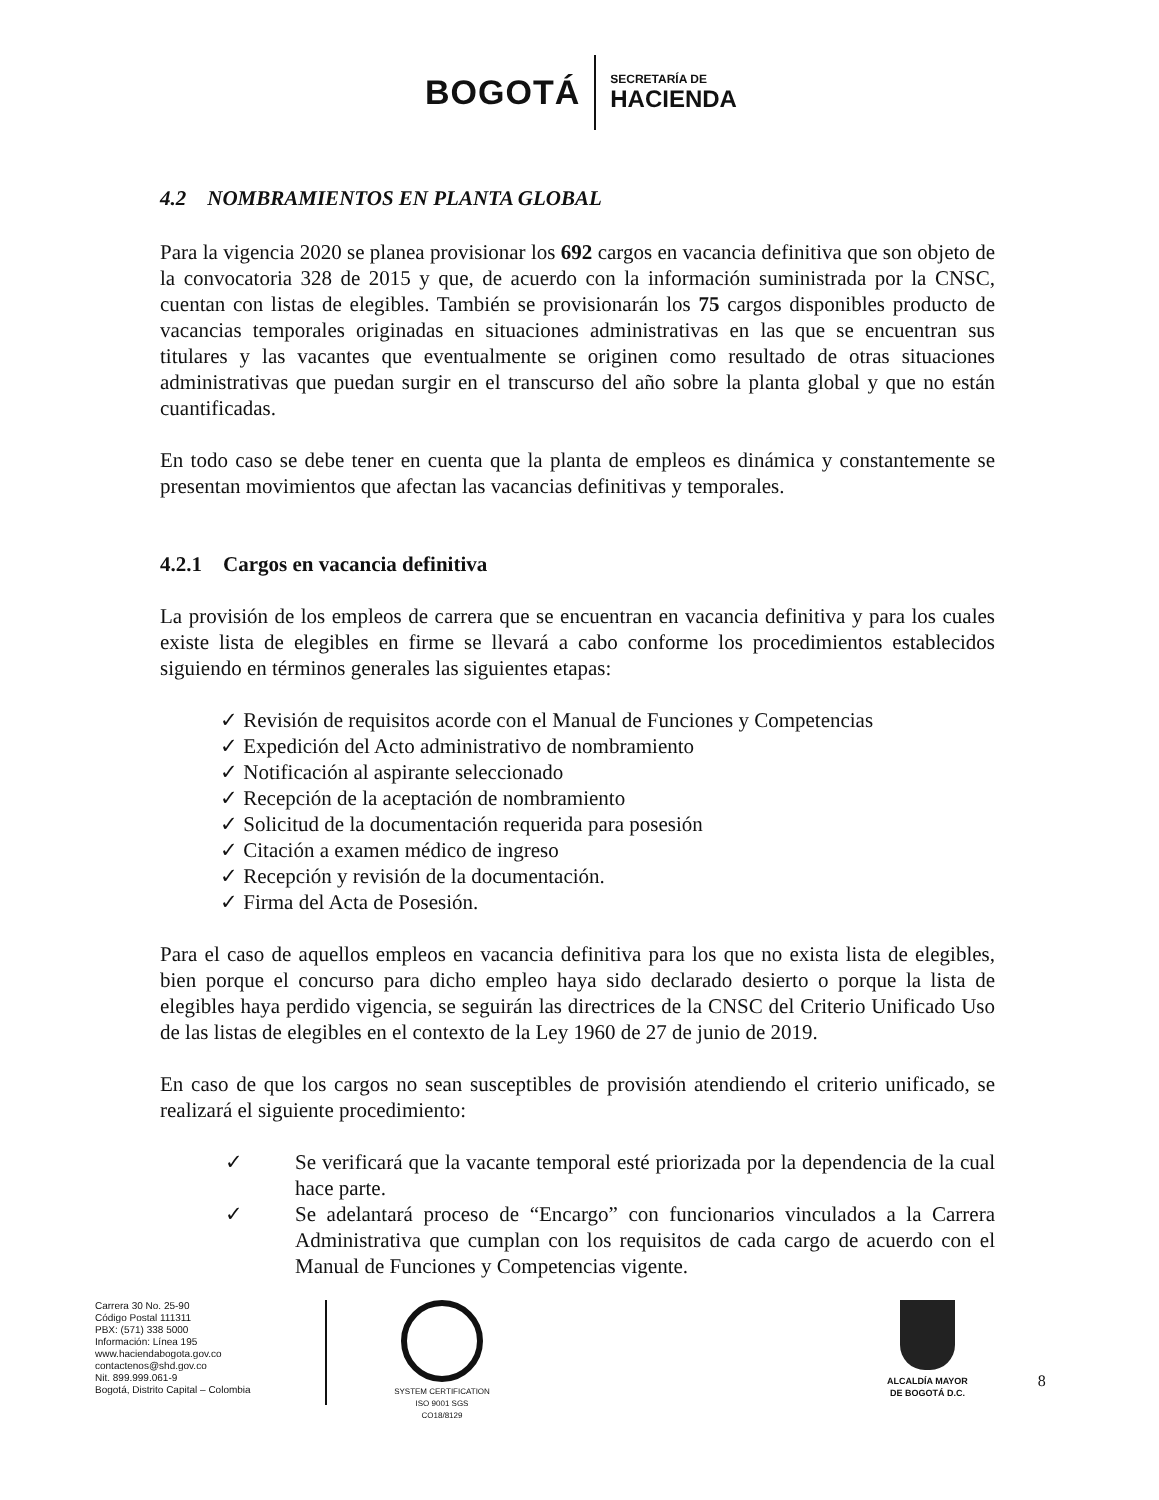BOGOTÁ
SECRETARÍA DE
HACIENDA
4.2 NOMBRAMIENTOS EN PLANTA GLOBAL
Para la vigencia 2020 se planea provisionar los 692 cargos en vacancia definitiva que son objeto de la convocatoria 328 de 2015 y que, de acuerdo con la información suministrada por la CNSC, cuentan con listas de elegibles. También se provisionarán los 75 cargos disponibles producto de vacancias temporales originadas en situaciones administrativas en las que se encuentran sus titulares y las vacantes que eventualmente se originen como resultado de otras situaciones administrativas que puedan surgir en el transcurso del año sobre la planta global y que no están cuantificadas.
En todo caso se debe tener en cuenta que la planta de empleos es dinámica y constantemente se presentan movimientos que afectan las vacancias definitivas y temporales.
4.2.1 Cargos en vacancia definitiva
La provisión de los empleos de carrera que se encuentran en vacancia definitiva y para los cuales existe lista de elegibles en firme se llevará a cabo conforme los procedimientos establecidos siguiendo en términos generales las siguientes etapas:
✓ Revisión de requisitos acorde con el Manual de Funciones y Competencias
✓ Expedición del Acto administrativo de nombramiento
✓ Notificación al aspirante seleccionado
✓ Recepción de la aceptación de nombramiento
✓ Solicitud de la documentación requerida para posesión
✓ Citación a examen médico de ingreso
✓ Recepción y revisión de la documentación.
✓ Firma del Acta de Posesión.
Para el caso de aquellos empleos en vacancia definitiva para los que no exista lista de elegibles, bien porque el concurso para dicho empleo haya sido declarado desierto o porque la lista de elegibles haya perdido vigencia, se seguirán las directrices de la CNSC del Criterio Unificado Uso de las listas de elegibles en el contexto de la Ley 1960 de 27 de junio de 2019.
En caso de que los cargos no sean susceptibles de provisión atendiendo el criterio unificado, se realizará el siguiente procedimiento:
✓ Se verificará que la vacante temporal esté priorizada por la dependencia de la cual hace parte.
✓ Se adelantará proceso de “Encargo” con funcionarios vinculados a la Carrera Administrativa que cumplan con los requisitos de cada cargo de acuerdo con el Manual de Funciones y Competencias vigente.
Carrera 30 No. 25-90
Código Postal 111311
PBX: (571) 338 5000
Información: Línea 195
www.haciendabogota.gov.co
contactenos@shd.gov.co
Nit. 899.999.061-9
Bogotá, Distrito Capital – Colombia
SYSTEM CERTIFICATION ISO 9001 SGS
CO18/8129
ALCALDÍA MAYOR
DE BOGOTÁ D.C.
8